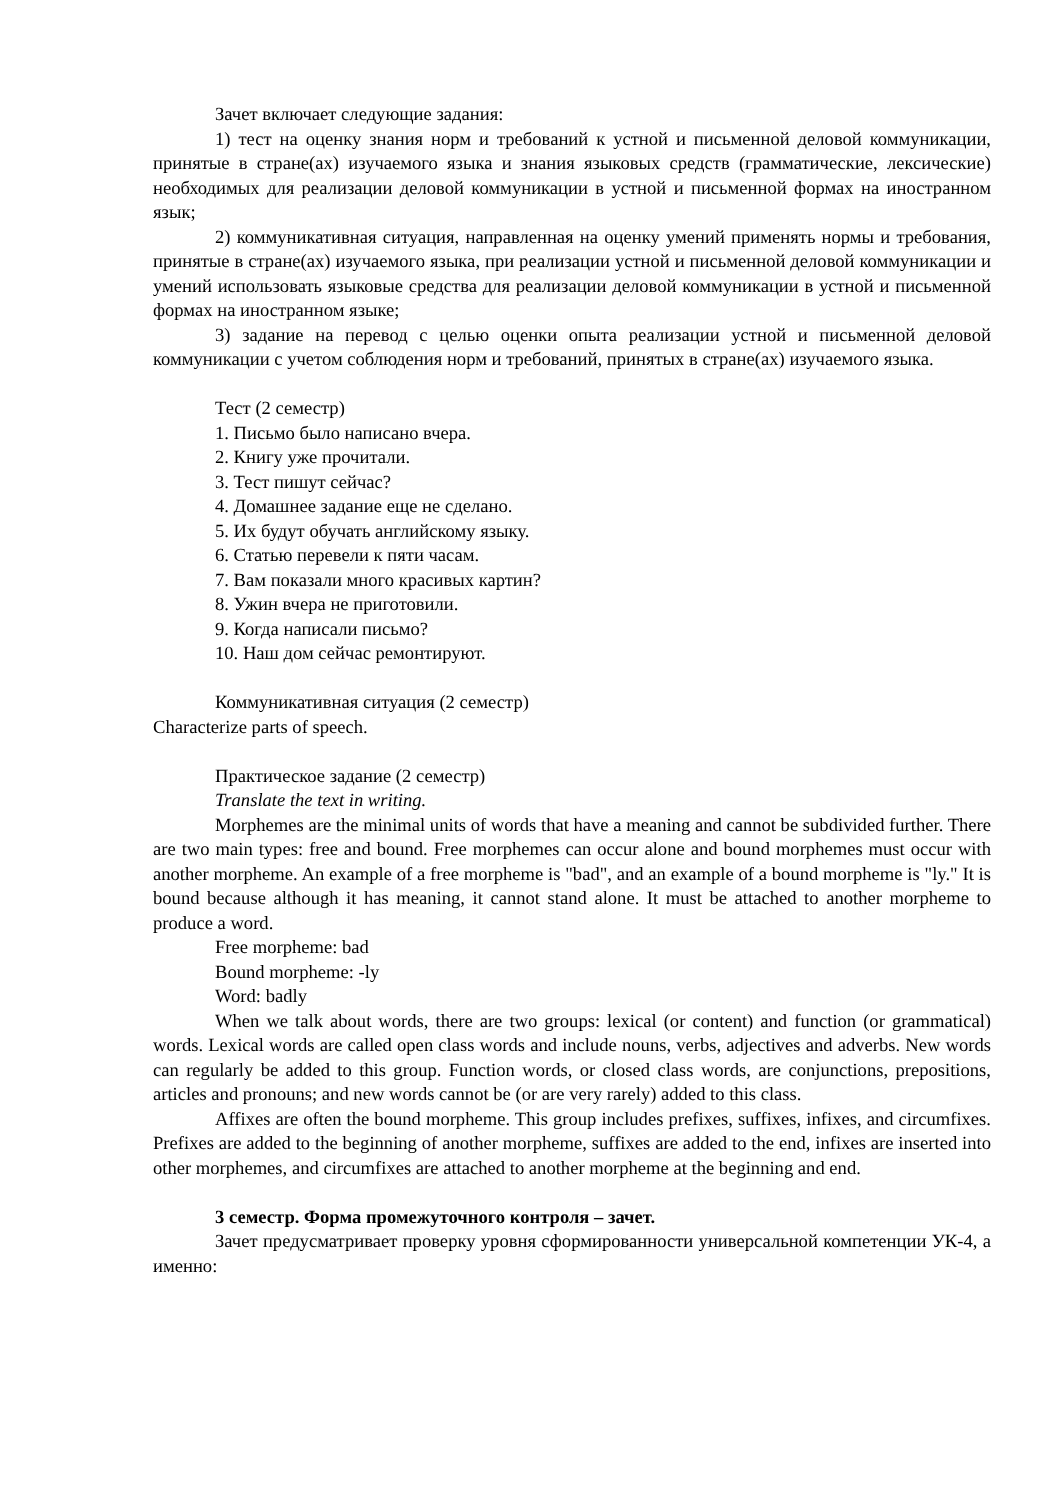Зачет включает следующие задания:
1) тест на оценку знания норм и требований к устной и письменной деловой коммуникации, принятые в стране(ах) изучаемого языка и знания языковых средств (грамматические, лексические) необходимых для реализации деловой коммуникации в устной и письменной формах на иностранном язык;
2) коммуникативная ситуация, направленная на оценку умений применять нормы и требования, принятые в стране(ах) изучаемого языка, при реализации устной и письменной деловой коммуникации и умений использовать языковые средства для реализации деловой коммуникации в устной и письменной формах на иностранном языке;
3) задание на перевод с целью оценки опыта реализации устной и письменной деловой коммуникации с учетом соблюдения норм и требований, принятых в стране(ах) изучаемого языка.
Тест (2 семестр)
1. Письмо было написано вчера.
2. Книгу уже прочитали.
3. Тест пишут сейчас?
4. Домашнее задание еще не сделано.
5. Их будут обучать английскому языку.
6. Статью перевели к пяти часам.
7. Вам показали много красивых картин?
8. Ужин вчера не приготовили.
9. Когда написали письмо?
10. Наш дом сейчас ремонтируют.
Коммуникативная ситуация (2 семестр)
Characterize parts of speech.
Практическое задание (2 семестр)
Translate the text in writing.
Morphemes are the minimal units of words that have a meaning and cannot be subdivided further. There are two main types: free and bound. Free morphemes can occur alone and bound morphemes must occur with another morpheme. An example of a free morpheme is "bad", and an example of a bound morpheme is "ly." It is bound because although it has meaning, it cannot stand alone. It must be attached to another morpheme to produce a word.
Free morpheme: bad
Bound morpheme: -ly
Word: badly
When we talk about words, there are two groups: lexical (or content) and function (or grammatical) words. Lexical words are called open class words and include nouns, verbs, adjectives and adverbs. New words can regularly be added to this group. Function words, or closed class words, are conjunctions, prepositions, articles and pronouns; and new words cannot be (or are very rarely) added to this class.
Affixes are often the bound morpheme. This group includes prefixes, suffixes, infixes, and circumfixes. Prefixes are added to the beginning of another morpheme, suffixes are added to the end, infixes are inserted into other morphemes, and circumfixes are attached to another morpheme at the beginning and end.
3 семестр. Форма промежуточного контроля – зачет.
Зачет предусматривает проверку уровня сформированности универсальной компетенции УК-4, а именно: